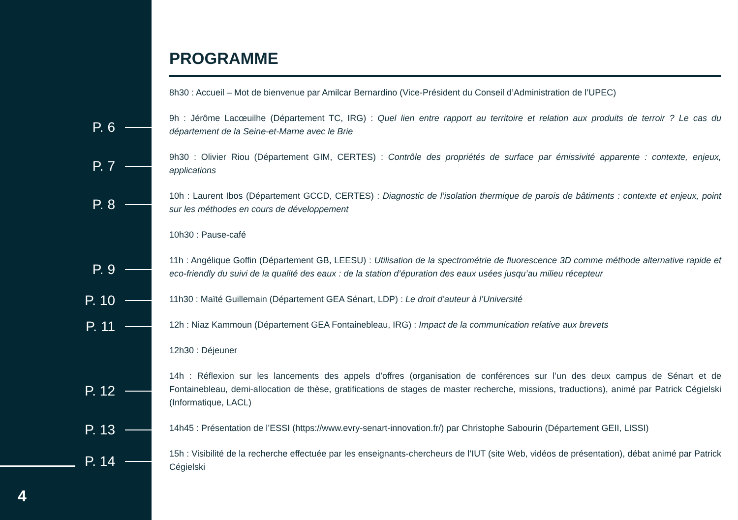P. 6
P. 7
P. 8
P. 9
P. 10
P. 11
P. 12
P. 13
P. 14
4
PROGRAMME
8h30 : Accueil – Mot de bienvenue par Amilcar Bernardino (Vice-Président du Conseil d’Administration de l’UPEC)
9h : Jérôme Lacœuilhe (Département TC, IRG) : Quel lien entre rapport au territoire et relation aux produits de terroir ? Le cas du département de la Seine-et-Marne avec le Brie
9h30 : Olivier Riou (Département GIM, CERTES) : Contrôle des propriétés de surface par émissivité apparente : contexte, enjeux, applications
10h : Laurent Ibos (Département GCCD, CERTES) : Diagnostic de l’isolation thermique de parois de bâtiments : contexte et enjeux, point sur les méthodes en cours de développement
10h30 : Pause-café
11h : Angélique Goffin (Département GB, LEESU) : Utilisation de la spectrométrie de fluorescence 3D comme méthode alternative rapide et eco-friendly du suivi de la qualité des eaux : de la station d’épuration des eaux usées jusqu’au milieu récepteur
11h30 : Maïté Guillemain (Département GEA Sénart, LDP) : Le droit d’auteur à l’Université
12h : Niaz Kammoun (Département GEA Fontainebleau, IRG) : Impact de la communication relative aux brevets
12h30 : Déjeuner
14h : Réflexion sur les lancements des appels d’offres (organisation de conférences sur l’un des deux campus de Sénart et de Fontainebleau, demi-allocation de thèse, gratifications de stages de master recherche, missions, traductions), animé par Patrick Cégielski (Informatique, LACL)
14h45 : Présentation de l’ESSI (https://www.evry-senart-innovation.fr/) par Christophe Sabourin (Département GEII, LISSI)
15h : Visibilité de la recherche effectuée par les enseignants-chercheurs de l’IUT (site Web, vidéos de présentation), débat animé par Patrick Cégielski